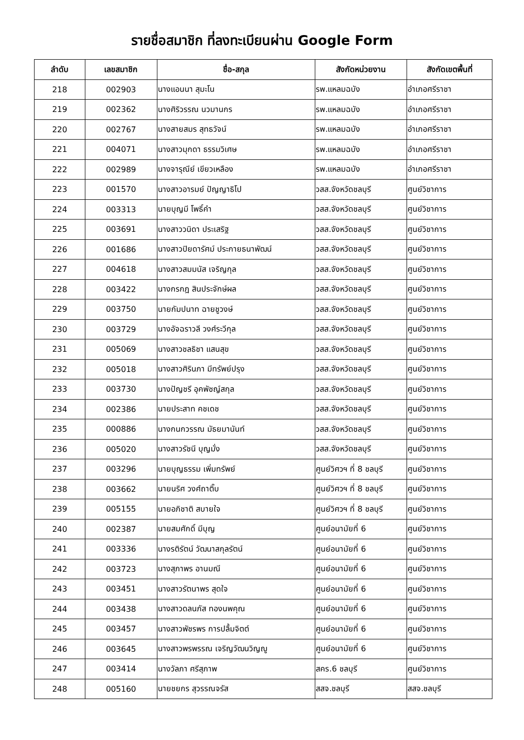รายชื่อสมาชิก ที่ลงทะเบียนผ่าน Google Form
| ลำดับ | เลขสมาชิก | ชื่อ-สกุล | สังกัดหน่วยงาน | สังกัดเขตพื้นที่ |
| --- | --- | --- | --- | --- |
| 218 | 002903 | นางแอนนา สุมะโน | รพ.แหลมฉบัง | อำเภอศรีราชา |
| 219 | 002362 | นางศิริวรรณ นวมานกร | รพ.แหลมฉบัง | อำเภอศรีราชา |
| 220 | 002767 | นางสายสมร สุทธวัจน์ | รพ.แหลมฉบัง | อำเภอศรีราชา |
| 221 | 004071 | นางสาวมุกดา ธรรมวิเศษ | รพ.แหลมฉบัง | อำเภอศรีราชา |
| 222 | 002989 | นางจารุณีย์ เขียวเหลือง | รพ.แหลมฉบัง | อำเภอศรีราชา |
| 223 | 001570 | นางสาวอารมย์ ปัญญาธิโป | วสส.จังหวัดชลบุรี | ศูนย์วิชาการ |
| 224 | 003313 | นายบุญมี โพธิ์คำ | วสส.จังหวัดชลบุรี | ศูนย์วิชาการ |
| 225 | 003691 | นางสาววนิดา ประเสริฐ | วสส.จังหวัดชลบุรี | ศูนย์วิชาการ |
| 226 | 001686 | นางสาวปิยดารัศม์ ประกายธนาพัฒน์ | วสส.จังหวัดชลบุรี | ศูนย์วิชาการ |
| 227 | 004618 | นางสาวสมมนัส เจริญกุล | วสส.จังหวัดชลบุรี | ศูนย์วิชาการ |
| 228 | 003422 | นางกรกฎ สินประจักษ์ผล | วสส.จังหวัดชลบุรี | ศูนย์วิชาการ |
| 229 | 003750 | นายกัมปนาท ฉายชูวงษ์ | วสส.จังหวัดชลบุรี | ศูนย์วิชาการ |
| 230 | 003729 | นางอัจฉราวลี วงศ์ระวีกุล | วสส.จังหวัดชลบุรี | ศูนย์วิชาการ |
| 231 | 005069 | นางสาวชลธิชา แสนสุข | วสส.จังหวัดชลบุรี | ศูนย์วิชาการ |
| 232 | 005018 | นางสาวศิรินภา มีทรัพย์ปรุง | วสส.จังหวัดชลบุรี | ศูนย์วิชาการ |
| 233 | 003730 | นางปัญชรี อุคพัชญ์สกุล | วสส.จังหวัดชลบุรี | ศูนย์วิชาการ |
| 234 | 002386 | นายประสาท คชเดช | วสส.จังหวัดชลบุรี | ศูนย์วิชาการ |
| 235 | 000886 | นางกนกวรรณ มัธยมานันท์ | วสส.จังหวัดชลบุรี | ศูนย์วิชาการ |
| 236 | 005020 | นางสาวรัชนี บุญมั่ง | วสส.จังหวัดชลบุรี | ศูนย์วิชาการ |
| 237 | 003296 | นายบุญธรรม เพิ่มทรัพย์ | ศูนย์วิศวฯ ที่ 8 ชลบุรี | ศูนย์วิชาการ |
| 238 | 003662 | นายนริศ วงศ์ถาติ๊บ | ศูนย์วิศวฯ ที่ 8 ชลบุรี | ศูนย์วิชาการ |
| 239 | 005155 | นายอภิชาติ สบายใจ | ศูนย์วิศวฯ ที่ 8 ชลบุรี | ศูนย์วิชาการ |
| 240 | 002387 | นายสมศักดิ์ มีบุญ | ศูนย์อนามัยที่ 6 | ศูนย์วิชาการ |
| 241 | 003336 | นางรติรัตน์ วัฒนาสกุลรัตน์ | ศูนย์อนามัยที่ 6 | ศูนย์วิชาการ |
| 242 | 003723 | นางสุภาพร อานมณี | ศูนย์อนามัยที่ 6 | ศูนย์วิชาการ |
| 243 | 003451 | นางสาวรัตนาพร สุดใจ | ศูนย์อนามัยที่ 6 | ศูนย์วิชาการ |
| 244 | 003438 | นางสาวดลนภัส ทองนพคุณ | ศูนย์อนามัยที่ 6 | ศูนย์วิชาการ |
| 245 | 003457 | นางสาวพัชรพร การปลื้มจิตต์ | ศูนย์อนามัยที่ 6 | ศูนย์วิชาการ |
| 246 | 003645 | นางสาวพรพรรณ เจริญวัฒนวิญญู | ศูนย์อนามัยที่ 6 | ศูนย์วิชาการ |
| 247 | 003414 | นางวัลภา ศรีสุภาพ | สคร.6 ชลบุรี | ศูนย์วิชาการ |
| 248 | 005160 | นายชยกร สุวรรณจรัส | สสจ.ชลบุรี | สสจ.ชลบุรี |